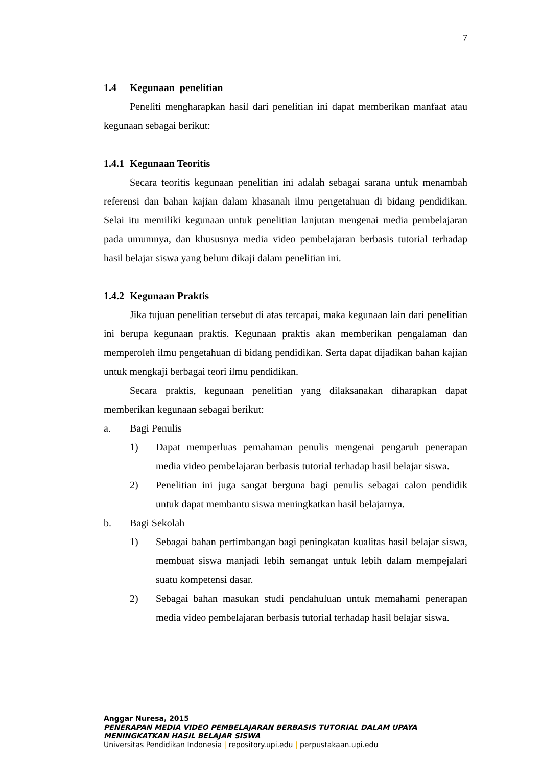7
1.4 Kegunaan penelitian
Peneliti mengharapkan hasil dari penelitian ini dapat memberikan manfaat atau kegunaan sebagai berikut:
1.4.1 Kegunaan Teoritis
Secara teoritis kegunaan penelitian ini adalah sebagai sarana untuk menambah referensi dan bahan kajian dalam khasanah ilmu pengetahuan di bidang pendidikan. Selai itu memiliki kegunaan untuk penelitian lanjutan mengenai media pembelajaran pada umumnya, dan khususnya media video pembelajaran berbasis tutorial terhadap hasil belajar siswa yang belum dikaji dalam penelitian ini.
1.4.2 Kegunaan Praktis
Jika tujuan penelitian tersebut di atas tercapai, maka kegunaan lain dari penelitian ini berupa kegunaan praktis. Kegunaan praktis akan memberikan pengalaman dan memperoleh ilmu pengetahuan di bidang pendidikan. Serta dapat dijadikan bahan kajian untuk mengkaji berbagai teori ilmu pendidikan.
Secara praktis, kegunaan penelitian yang dilaksanakan diharapkan dapat memberikan kegunaan sebagai berikut:
a. Bagi Penulis
1) Dapat memperluas pemahaman penulis mengenai pengaruh penerapan media video pembelajaran berbasis tutorial terhadap hasil belajar siswa.
2) Penelitian ini juga sangat berguna bagi penulis sebagai calon pendidik untuk dapat membantu siswa meningkatkan hasil belajarnya.
b. Bagi Sekolah
1) Sebagai bahan pertimbangan bagi peningkatan kualitas hasil belajar siswa, membuat siswa manjadi lebih semangat untuk lebih dalam mempejalari suatu kompetensi dasar.
2) Sebagai bahan masukan studi pendahuluan untuk memahami penerapan media video pembelajaran berbasis tutorial terhadap hasil belajar siswa.
Anggar Nuresa, 2015
PENERAPAN MEDIA VIDEO PEMBELAJARAN BERBASIS TUTORIAL DALAM UPAYA MENINGKATKAN HASIL BELAJAR SISWA
Universitas Pendidikan Indonesia | repository.upi.edu | perpustakaan.upi.edu